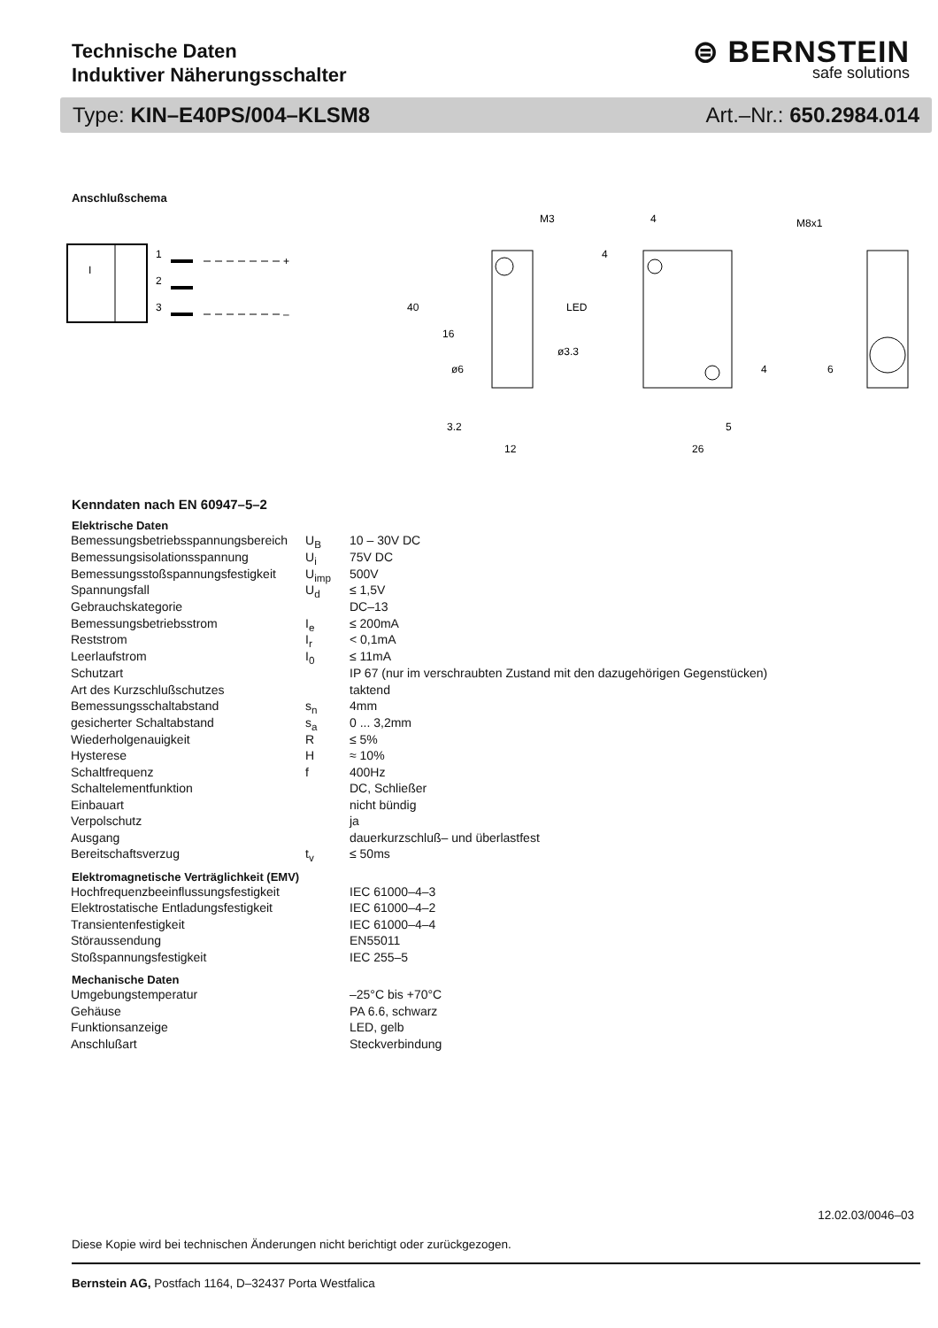Technische Daten
Induktiver Näherungsschalter
⊜ BERNSTEIN
safe solutions
Type: KIN–E40PS/004–KLSM8 Art.–Nr.: 650.2984.014
Anschlußschema
I
1
2
3
+
–
M3
4
40
16
3.2
12
26
5
LED
ø3.3
ø6
M8x1
6
4
4
Kenndaten nach EN 60947–5–2
| Elektrische Daten | | |
| --- | --- | --- |
| Bemessungsbetriebsspannungsbereich | U<sub>B</sub> | 10 – 30V DC |
| Bemessungsisolationsspannung | U<sub>i</sub> | 75V DC |
| Bemessungsstoßspannungsfestigkeit | U<sub>imp</sub> | 500V |
| Spannungsfall | U<sub>d</sub> | ≤ 1,5V |
| Gebrauchskategorie | | DC–13 |
| Bemessungsbetriebsstrom | I<sub>e</sub> | ≤ 200mA |
| Reststrom | I<sub>r</sub> | < 0,1mA |
| Leerlaufstrom | I<sub>0</sub> | ≤ 11mA |
| Schutzart | | IP 67 (nur im verschraubten Zustand mit den dazugehörigen Gegenstücken) |
| Art des Kurzschlußschutzes | | taktend |
| Bemessungsschaltabstand | s<sub>n</sub> | 4mm |
| gesicherter Schaltabstand | s<sub>a</sub> | 0 ... 3,2mm |
| Wiederholgenauigkeit | R | ≤ 5% |
| Hysterese | H | ≈ 10% |
| Schaltfrequenz | f | 400Hz |
| Schaltelementfunktion | | DC, Schließer |
| Einbauart | | nicht bündig |
| Verpolschutz | | ja |
| Ausgang | | dauerkurzschluß– und überlastfest |
| Bereitschaftsverzug | t<sub>v</sub> | ≤ 50ms |
| Elektromagnetische Verträglichkeit (EMV) | | |
| Hochfrequenzbeeinflussungsfestigkeit | | IEC 61000–4–3 |
| Elektrostatische Entladungsfestigkeit | | IEC 61000–4–2 |
| Transientenfestigkeit | | IEC 61000–4–4 |
| Störaussendung | | EN55011 |
| Stoßspannungsfestigkeit | | IEC 255–5 |
| Mechanische Daten | | |
| Umgebungstemperatur | | –25°C bis +70°C |
| Gehäuse | | PA 6.6, schwarz |
| Funktionsanzeige | | LED, gelb |
| Anschlußart | | Steckverbindung |
12.02.03/0046–03
Diese Kopie wird bei technischen Änderungen nicht berichtigt oder zurückgezogen.
Bernstein AG, Postfach 1164, D–32437 Porta Westfalica